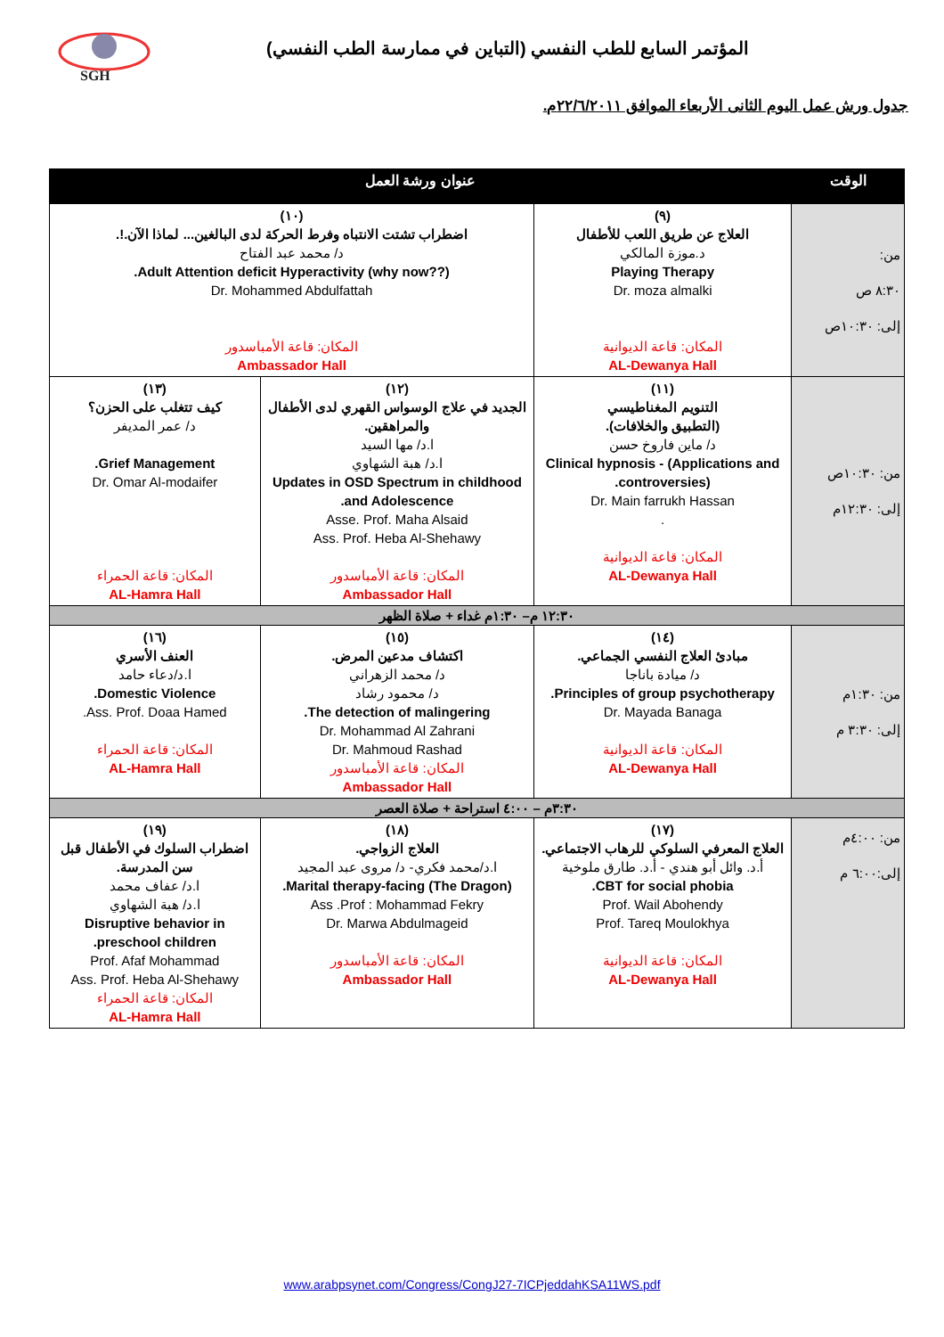SGH
المؤتمر السابع للطب النفسي (التباين في ممارسة الطب النفسي)
جدول ورش عمل اليوم الثانى الأربعاء الموافق ٢٢/٦/٢٠١١م.
| الوقت | عنوان ورشة العمل | | |
| --- | --- | --- | --- |
| من: ٨:٣٠ ص إلى: ١٠:٣٠ص | (٩) العلاج عن طريق اللعب للأطفال د.موزة المالكي Playing Therapy Dr. moza almalki المكان: قاعة الديوانية AL-Dewanya Hall | (١٠) اضطراب تشتت الانتباه وفرط الحركة لدى البالغين... لماذا الآن.!. د/ محمد عبد الفتاح Adult Attention deficit Hyperactivity (why now??). Dr. Mohammed Abdulfattah المكان: قاعة الأمباسدور Ambassador Hall | |
| من: ١٠:٣٠ص إلى: ١٢:٣٠م | (١١) التنويم المغناطيسي (التطبيق والخلافات). د/ ماين فاروخ حسن Clinical hypnosis - (Applications and controversies). Dr. Main farrukh Hassan . المكان: قاعة الديوانية AL-Dewanya Hall | (١٢) الجديد في علاج الوسواس القهري لدى الأطفال والمراهقين. ا.د/ مها السيد ا.د/ هبة الشهاوي Updates in OSD Spectrum in childhood and Adolescence. Asse. Prof. Maha Alsaid Ass. Prof. Heba Al-Shehawy المكان: قاعة الأمباسدور Ambassador Hall | (١٣) كيف تتغلب على الحزن؟ د/ عمر المديفر Grief Management. Dr. Omar Al-modaifer المكان: قاعة الحمراء AL-Hamra Hall |
| ١٢:٣٠ م– ١:٣٠م غداء + صلاة الظهر | | | |
| من: ١:٣٠م إلى: ٣:٣٠ م | (١٤) مبادئ العلاج النفسي الجماعي. د/ ميادة باناجا Principles of group psychotherapy. Dr. Mayada Banaga المكان: قاعة الديوانية AL-Dewanya Hall | (١٥) اكتشاف مدعين المرض. د/ محمد الزهراني د/ محمود رشاد The detection of malingering. Dr. Mohammad Al Zahrani Dr. Mahmoud Rashad المكان: قاعة الأمباسدور Ambassador Hall | (١٦) العنف الأسري ا.د/دعاء حامد Domestic Violence. Ass. Prof. Doaa Hamed. المكان: قاعة الحمراء AL-Hamra Hall |
| ٣:٣٠م – ٤:٠٠ استراحة + صلاة العصر | | | |
| من: ٤:٠٠م إلى:٦:٠٠ م | (١٧) العلاج المعرفي السلوكي للرهاب الاجتماعي. أ.د. وائل أبو هندي - أ.د. طارق ملوخية CBT for social phobia. Prof. Wail Abohendy Prof. Tareq Moulokhya المكان: قاعة الديوانية AL-Dewanya Hall | (١٨) العلاج الزواجي. ا.د/محمد فكري- د/ مروى عبد المجيد Marital therapy-facing (The Dragon). Ass .Prof : Mohammad Fekry Dr. Marwa Abdulmageid المكان: قاعة الأمباسدور Ambassador Hall | (١٩) اضطراب السلوك في الأطفال قبل سن المدرسة. ا.د/ عفاف محمد ا.د/ هبة الشهاوي Disruptive behavior in preschool children. Prof. Afaf Mohammad Ass. Prof. Heba Al-Shehawy المكان: قاعة الحمراء AL-Hamra Hall |
www.arabpsynet.com/Congress/CongJ27-7ICPjeddahKSA11WS.pdf